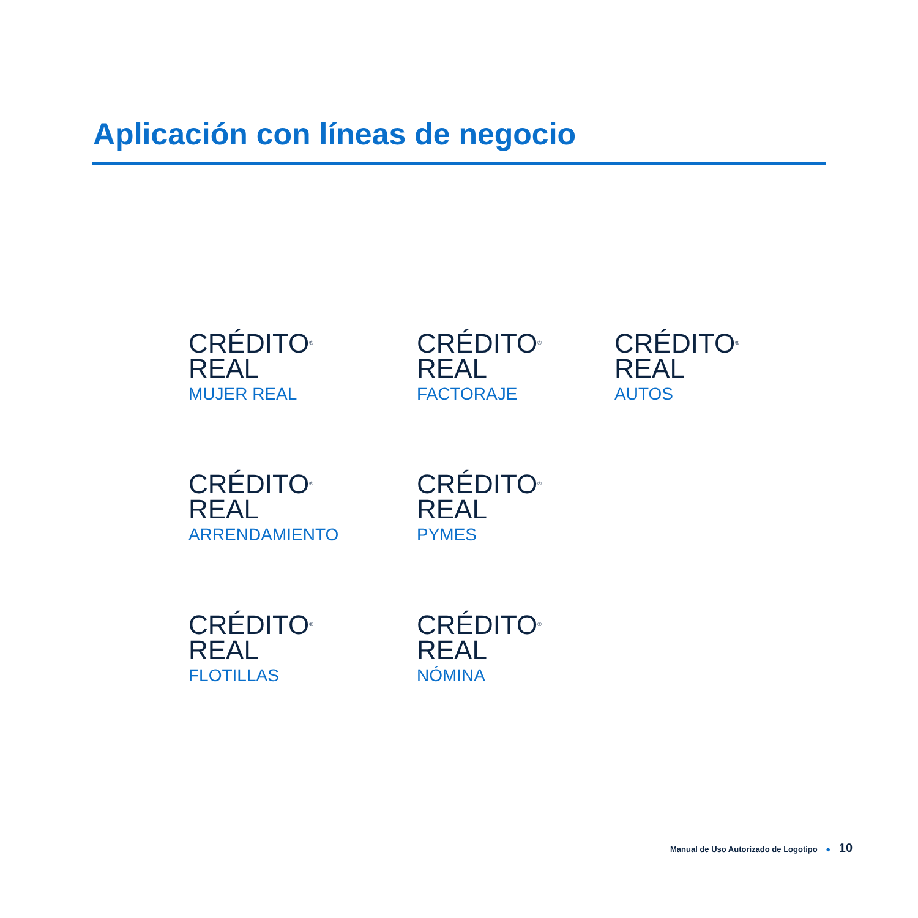Aplicación con líneas de negocio
CRÉDITO<sup>®</sup>
REAL
MUJER REAL
CRÉDITO<sup>®</sup>
REAL
FACTORAJE
CRÉDITO<sup>®</sup>
REAL
AUTOS
CRÉDITO<sup>®</sup>
REAL
ARRENDAMIENTO
CRÉDITO<sup>®</sup>
REAL
PYMES
CRÉDITO<sup>®</sup>
REAL
FLOTILLAS
CRÉDITO<sup>®</sup>
REAL
NÓMINA
Manual de Uso Autorizado de Logotipo ● 10